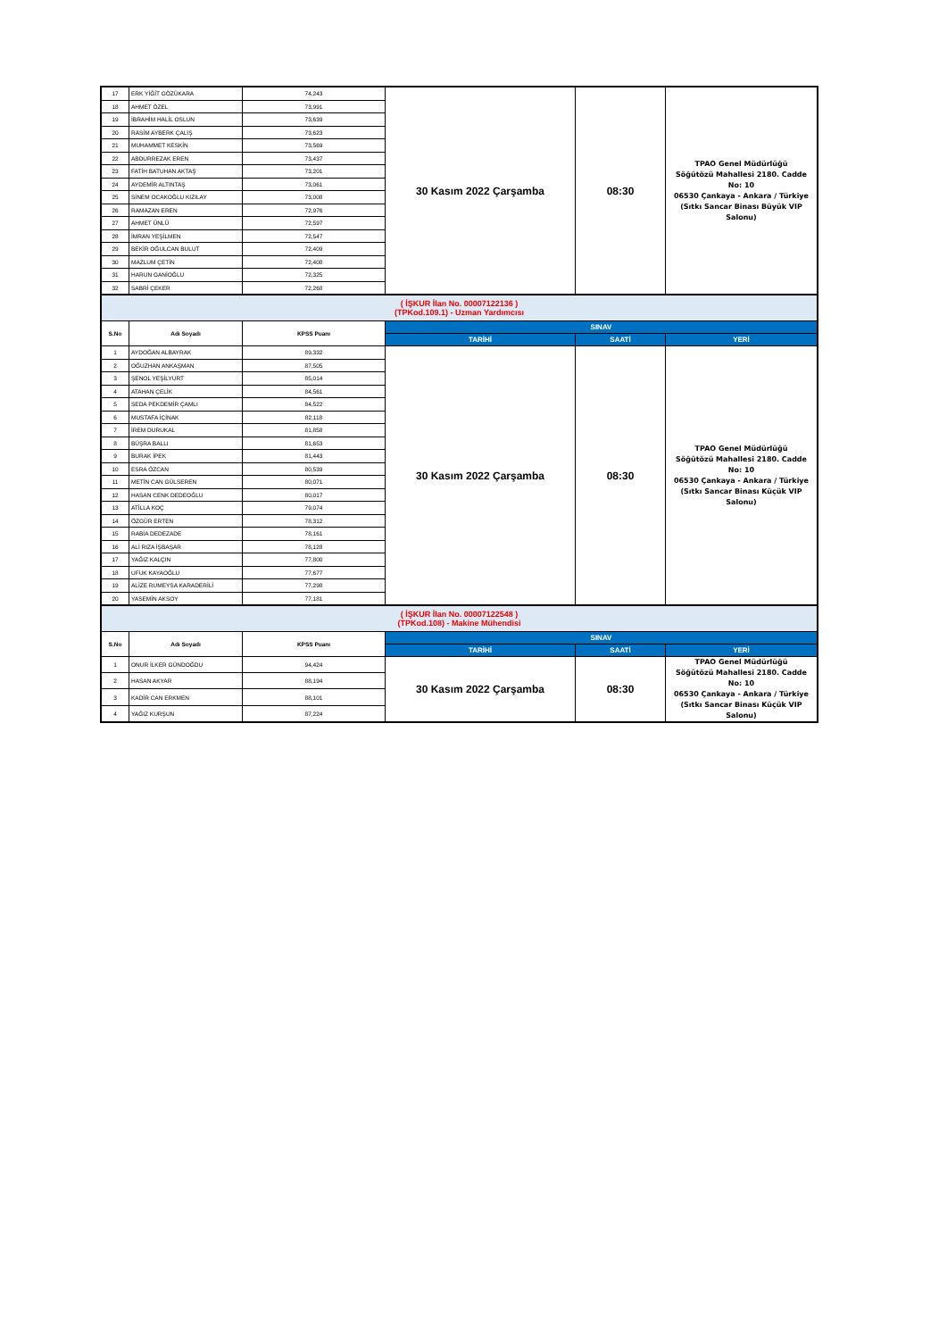| 17 | ERK YİĞİT GÖZÜKARA | 74,243 | 30 Kasım 2022 Çarşamba | 08:30 | TPAO Genel Müdürlüğü Söğütözü Mahallesi 2180. Cadde No: 10 06530 Çankaya - Ankara / Türkiye (Sıtkı Sancar Binası Büyük VIP Salonu) |
| 18 | AHMET ÖZEL | 73,991 | | | |
| 19 | İBRAHİM HALİL OSLUN | 73,639 | | | |
| 20 | RASİM AYBERK ÇALIŞ | 73,623 | | | |
| 21 | MUHAMMET KESKİN | 73,569 | | | |
| 22 | ABDURREZAK EREN | 73,437 | | | |
| 23 | FATİH BATUHAN AKTAŞ | 73,201 | | | |
| 24 | AYDEMİR ALTINTAŞ | 73,061 | | | |
| 25 | SİNEM OCAKOĞLU KIZILAY | 73,008 | | | |
| 26 | RAMAZAN EREN | 72,976 | | | |
| 27 | AHMET ÜNLÜ | 72,597 | | | |
| 28 | İMRAN YEŞİLMEN | 72,547 | | | |
| 29 | BEKİR OĞULCAN BULUT | 72,409 | | | |
| 30 | MAZLUM ÇETİN | 72,408 | | | |
| 31 | HARUN GANİOĞLU | 72,325 | | | |
| 32 | SABRİ ÇEKER | 72,268 | | | |
| ( İŞKUR İlan No. 00007122136 ) (TPKod.109.1) - Uzman Yardımcısı | | | | | |
| S.No | Adı Soyadı | KPSS Puanı | SINAV | | |
| | | | TARİHİ | SAATİ | YERİ |
| 1 | AYDOĞAN ALBAYRAK | 89,332 | 30 Kasım 2022 Çarşamba | 08:30 | TPAO Genel Müdürlüğü Söğütözü Mahallesi 2180. Cadde No: 10 06530 Çankaya - Ankara / Türkiye (Sıtkı Sancar Binası Küçük VIP Salonu) |
| 2 | OĞUZHAN ANKAŞMAN | 87,505 | | | |
| 3 | ŞENOL YEŞİLYURT | 85,014 | | | |
| 4 | ATAHAN ÇELİK | 84,561 | | | |
| 5 | SEDA PEKDEMİR ÇAMLI | 84,522 | | | |
| 6 | MUSTAFA İÇİNAK | 82,118 | | | |
| 7 | İREM DURUKAL | 81,858 | | | |
| 8 | BÜŞRA BALLI | 81,653 | | | |
| 9 | BURAK İPEK | 81,443 | | | |
| 10 | ESRA ÖZCAN | 80,539 | | | |
| 11 | METİN CAN GÜLSEREN | 80,071 | | | |
| 12 | HASAN CENK DEDEOĞLU | 80,017 | | | |
| 13 | ATİLLA KOÇ | 79,074 | | | |
| 14 | ÖZGÜR ERTEN | 78,312 | | | |
| 15 | RABİA DEDEZADE | 78,161 | | | |
| 16 | ALİ RIZA İŞBAŞAR | 78,128 | | | |
| 17 | YAĞIZ KALÇIN | 77,800 | | | |
| 18 | UFUK KAYAOĞLU | 77,677 | | | |
| 19 | ALİZE RUMEYSA KARADERİLİ | 77,298 | | | |
| 20 | YASEMİN AKSOY | 77,181 | | | |
| ( İŞKUR İlan No. 00007122548 ) (TPKod.108) - Makine Mühendisi | | | | | |
| S.No | Adı Soyadı | KPSS Puanı | SINAV | | |
| | | | TARİHİ | SAATİ | YERİ |
| 1 | ONUR İLKER GÜNDOĞDU | 94,424 | 30 Kasım 2022 Çarşamba | 08:30 | TPAO Genel Müdürlüğü Söğütözü Mahallesi 2180. Cadde No: 10 06530 Çankaya - Ankara / Türkiye (Sıtkı Sancar Binası Küçük VIP Salonu) |
| 2 | HASAN AKYAR | 88,194 | | | |
| 3 | KADİR CAN ERKMEN | 88,101 | | | |
| 4 | YAĞIZ KURŞUN | 87,224 | | | |